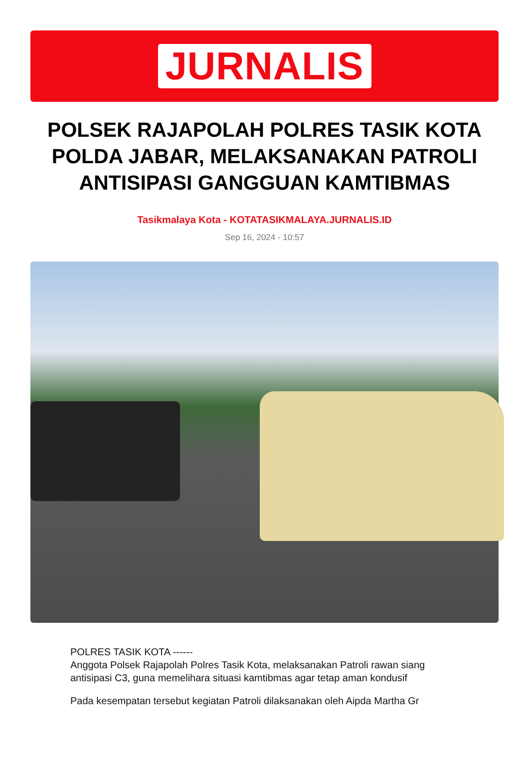JURNALIS
POLSEK RAJAPOLAH POLRES TASIK KOTA POLDA JABAR, MELAKSANAKAN PATROLI ANTISIPASI GANGGUAN KAMTIBMAS
Tasikmalaya Kota - KOTATASIKMALAYA.JURNALIS.ID
Sep 16, 2024 - 10:57
POLRES TASIK KOTA ------
Anggota Polsek Rajapolah Polres Tasik Kota, melaksanakan Patroli rawan siang antisipasi C3, guna memelihara situasi kamtibmas agar tetap aman kondusif
Pada kesempatan tersebut kegiatan Patroli dilaksanakan oleh Aipda Martha Gr